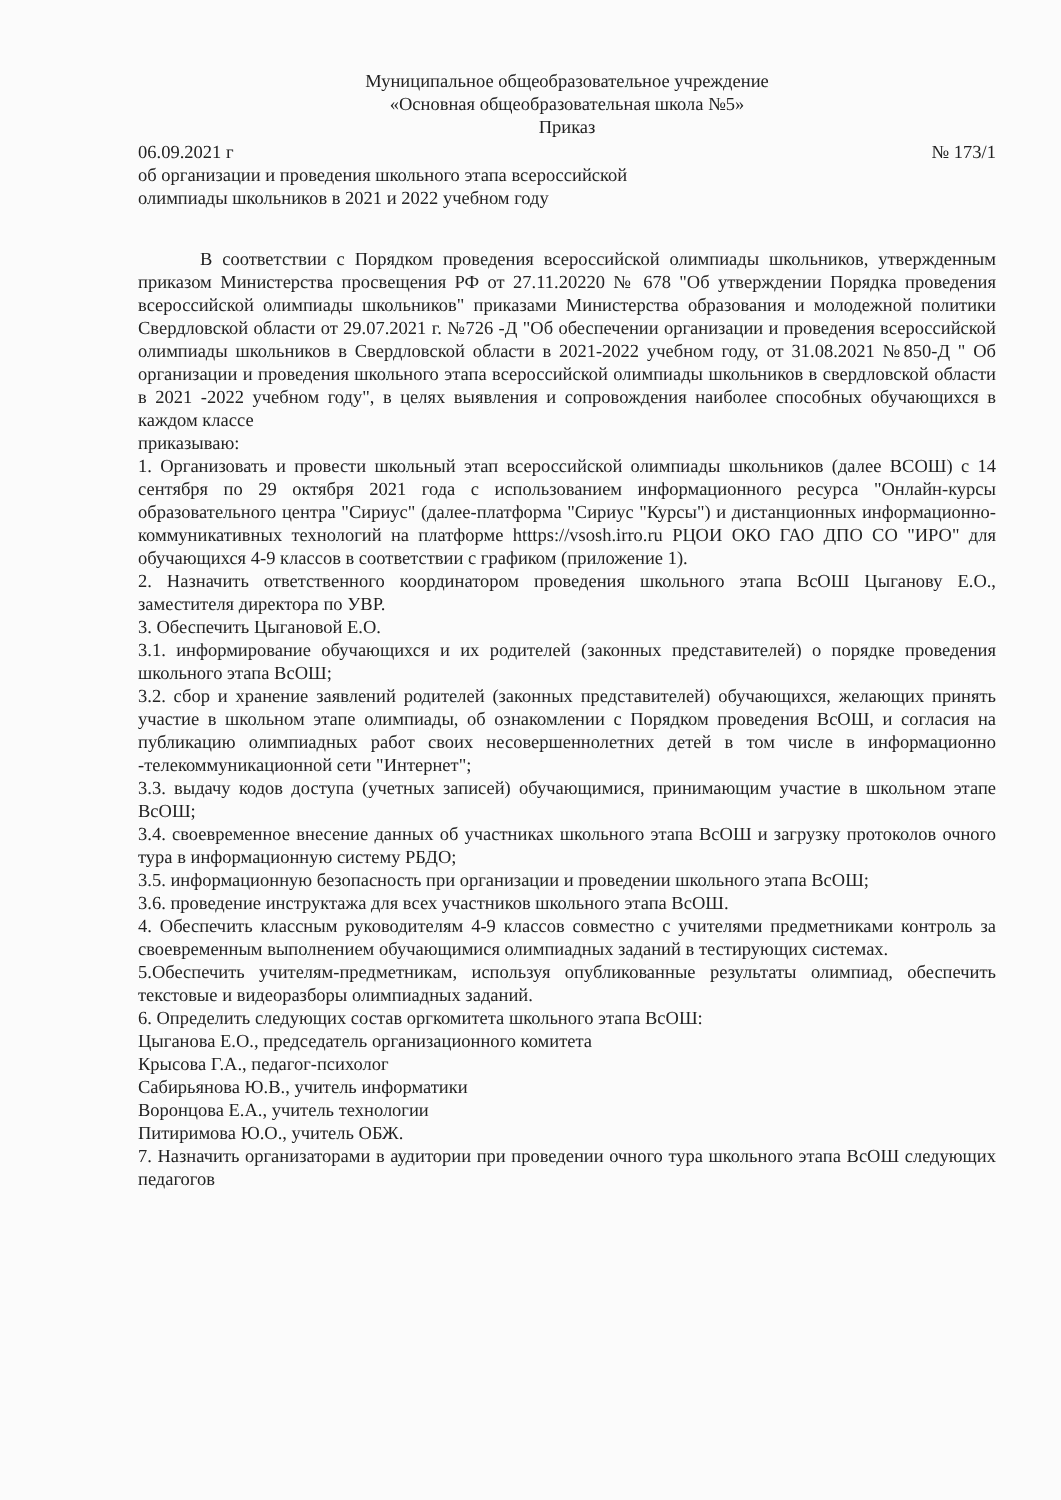Муниципальное общеобразовательное учреждение
«Основная общеобразовательная школа №5»
Приказ
06.09.2021 г № 173/1
об организации и проведения школьного этапа всероссийской
олимпиады школьников в 2021 и 2022 учебном году
В соответствии с Порядком проведения всероссийской олимпиады школьников, утвержденным приказом Министерства просвещения РФ от 27.11.20220 № 678 "Об утверждении Порядка проведения всероссийской олимпиады школьников" приказами Министерства образования и молодежной политики Свердловской области от 29.07.2021 г. №726 -Д "Об обеспечении организации и проведения всероссийской олимпиады школьников в Свердловской области в 2021-2022 учебном году, от 31.08.2021 №850-Д " Об организации и проведения школьного этапа всероссийской олимпиады школьников в свердловской области в 2021 -2022 учебном году", в целях выявления и сопровождения наиболее способных обучающихся в каждом классе
приказываю:
1. Организовать и провести школьный этап всероссийской олимпиады школьников (далее ВСОШ) с 14 сентября по 29 октября 2021 года с использованием информационного ресурса "Онлайн-курсы образовательного центра "Сириус" (далее-платформа "Сириус "Курсы") и дистанционных информационно-коммуникативных технологий на платформе htttps://vsosh.irro.ru РЦОИ ОКО ГАО ДПО СО "ИРО" для обучающихся 4-9 классов в соответствии с графиком (приложение 1).
2. Назначить ответственного координатором проведения школьного этапа ВсОШ Цыганову Е.О., заместителя директора по УВР.
3. Обеспечить Цыгановой Е.О.
3.1. информирование обучающихся и их родителей (законных представителей) о порядке проведения школьного этапа ВсОШ;
3.2. сбор и хранение заявлений родителей (законных представителей) обучающихся, желающих принять участие в школьном этапе олимпиады, об ознакомлении с Порядком проведения ВсОШ, и согласия на публикацию олимпиадных работ своих несовершеннолетних детей в том числе в информационно -телекоммуникационной сети "Интернет";
3.3. выдачу кодов доступа (учетных записей) обучающимися, принимающим участие в школьном этапе ВсОШ;
3.4. своевременное внесение данных об участниках школьного этапа ВсОШ и загрузку протоколов очного тура в информационную систему РБДО;
3.5. информационную безопасность при организации и проведении школьного этапа ВсОШ;
3.6. проведение инструктажа для всех участников школьного этапа ВсОШ.
4. Обеспечить классным руководителям 4-9 классов совместно с учителями предметниками контроль за своевременным выполнением обучающимися олимпиадных заданий в тестирующих системах.
5.Обеспечить учителям-предметникам, используя опубликованные результаты олимпиад, обеспечить текстовые и видеоразборы олимпиадных заданий.
6. Определить следующих состав оргкомитета школьного этапа ВсОШ:
Цыганова Е.О., председатель организационного комитета
Крысова Г.А., педагог-психолог
Сабирьянова Ю.В., учитель информатики
Воронцова Е.А., учитель технологии
Питиримова Ю.О., учитель ОБЖ.
7. Назначить организаторами в аудитории при проведении очного тура школьного этапа ВсОШ следующих педагогов